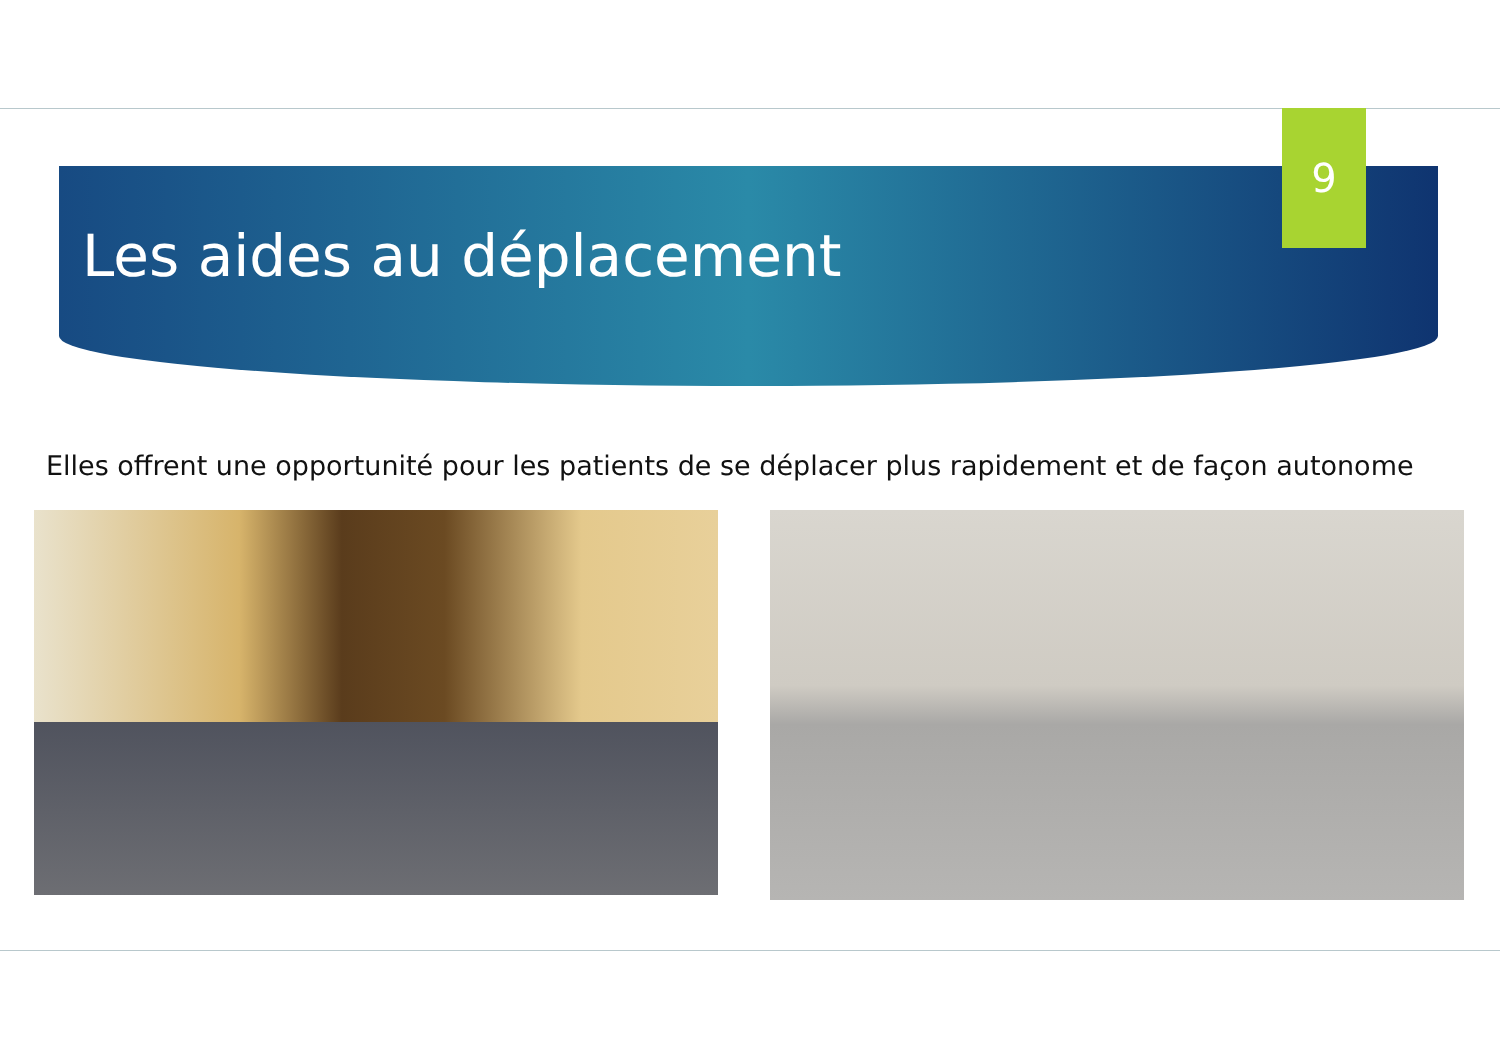9
Les aides au déplacement
Elles offrent une opportunité pour les patients de se déplacer plus rapidement et de façon autonome